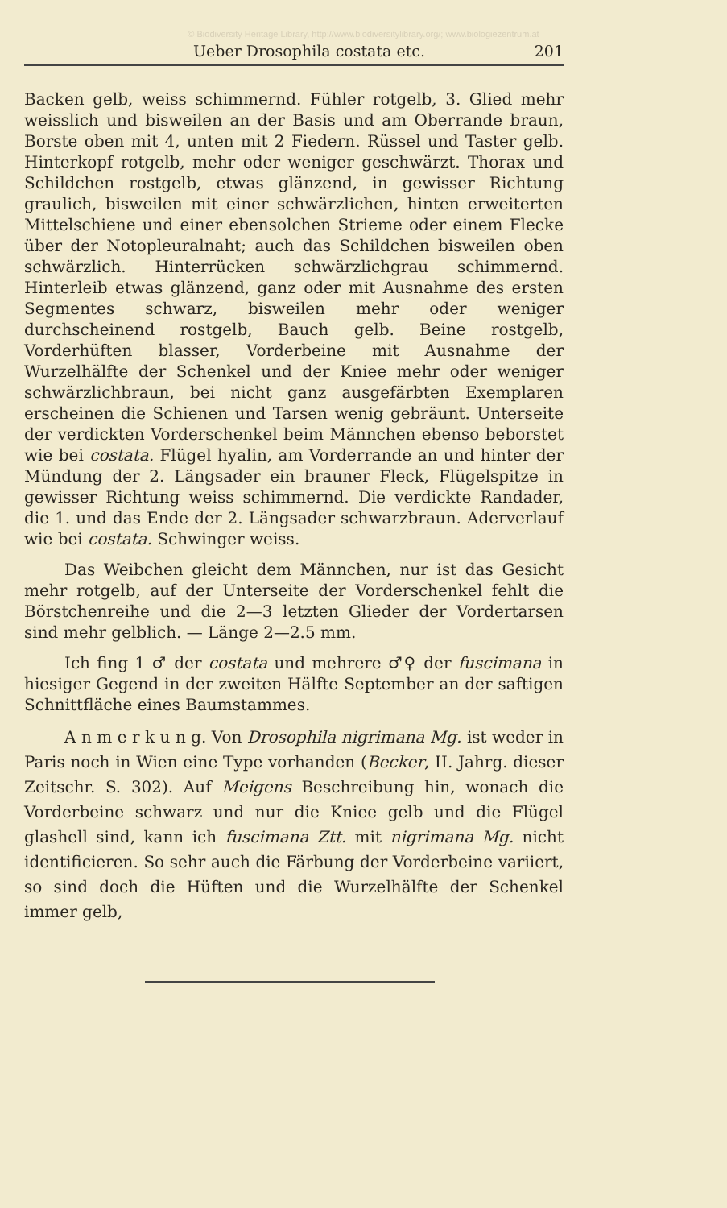© Biodiversity Heritage Library, http://www.biodiversitylibrary.org/; www.biologiezentrum.at
Ueber Drosophila costata etc. 201
Backen gelb, weiss schimmernd. Fühler rotgelb, 3. Glied mehr weisslich und bisweilen an der Basis und am Oberrande braun, Borste oben mit 4, unten mit 2 Fiedern. Rüssel und Taster gelb. Hinterkopf rotgelb, mehr oder weniger geschwärzt. Thorax und Schildchen rostgelb, etwas glänzend, in gewisser Richtung graulich, bisweilen mit einer schwärzlichen, hinten erweiterten Mittelschiene und einer ebensolchen Strieme oder einem Flecke über der Notopleuralnaht; auch das Schildchen bisweilen oben schwärzlich. Hinterrücken schwärzlichgrau schimmernd. Hinterleib etwas glänzend, ganz oder mit Ausnahme des ersten Segmentes schwarz, bisweilen mehr oder weniger durchscheinend rostgelb, Bauch gelb. Beine rostgelb, Vorderhüften blasser, Vorderbeine mit Ausnahme der Wurzelhälfte der Schenkel und der Kniee mehr oder weniger schwärzlichbraun, bei nicht ganz ausgefärbten Exemplaren erscheinen die Schienen und Tarsen wenig gebräunt. Unterseite der verdickten Vorderschenkel beim Männchen ebenso beborstet wie bei costata. Flügel hyalin, am Vorderrande an und hinter der Mündung der 2. Längsader ein brauner Fleck, Flügelspitze in gewisser Richtung weiss schimmernd. Die verdickte Randader, die 1. und das Ende der 2. Längsader schwarzbraun. Aderverlauf wie bei costata. Schwinger weiss.
Das Weibchen gleicht dem Männchen, nur ist das Gesicht mehr rotgelb, auf der Unterseite der Vorderschenkel fehlt die Börstchenreihe und die 2—3 letzten Glieder der Vordertarsen sind mehr gelblich. — Länge 2—2.5 mm.
Ich fing 1 ♂ der costata und mehrere ♂♀ der fuscimana in hiesiger Gegend in der zweiten Hälfte September an der saftigen Schnittfläche eines Baumstammes.
A n m e r k u n g. Von Drosophila nigrimana Mg. ist weder in Paris noch in Wien eine Type vorhanden (Becker, II. Jahrg. dieser Zeitschr. S. 302). Auf Meigens Beschreibung hin, wonach die Vorderbeine schwarz und nur die Kniee gelb und die Flügel glashell sind, kann ich fuscimana Ztt. mit nigrimana Mg. nicht identificieren. So sehr auch die Färbung der Vorderbeine variiert, so sind doch die Hüften und die Wurzelhälfte der Schenkel immer gelb,